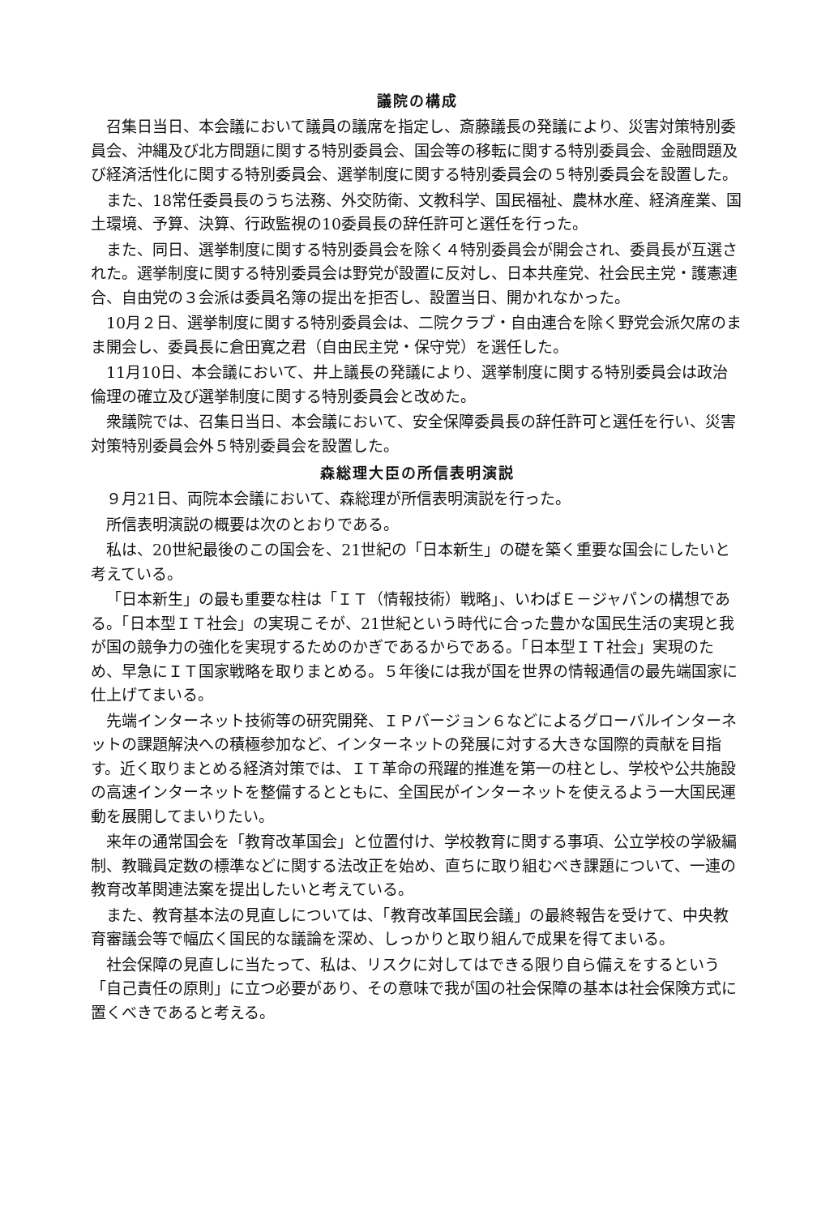議院の構成
召集日当日、本会議において議員の議席を指定し、斎藤議長の発議により、災害対策特別委員会、沖縄及び北方問題に関する特別委員会、国会等の移転に関する特別委員会、金融問題及び経済活性化に関する特別委員会、選挙制度に関する特別委員会の５特別委員会を設置した。
また、18常任委員長のうち法務、外交防衛、文教科学、国民福祉、農林水産、経済産業、国土環境、予算、決算、行政監視の10委員長の辞任許可と選任を行った。
また、同日、選挙制度に関する特別委員会を除く４特別委員会が開会され、委員長が互選された。選挙制度に関する特別委員会は野党が設置に反対し、日本共産党、社会民主党・護憲連合、自由党の３会派は委員名簿の提出を拒否し、設置当日、開かれなかった。
10月２日、選挙制度に関する特別委員会は、二院クラブ・自由連合を除く野党会派欠席のまま開会し、委員長に倉田寛之君（自由民主党・保守党）を選任した。
11月10日、本会議において、井上議長の発議により、選挙制度に関する特別委員会は政治倫理の確立及び選挙制度に関する特別委員会と改めた。
衆議院では、召集日当日、本会議において、安全保障委員長の辞任許可と選任を行い、災害対策特別委員会外５特別委員会を設置した。
森総理大臣の所信表明演説
９月21日、両院本会議において、森総理が所信表明演説を行った。
所信表明演説の概要は次のとおりである。
私は、20世紀最後のこの国会を、21世紀の「日本新生」の礎を築く重要な国会にしたいと考えている。
「日本新生」の最も重要な柱は「ＩＴ（情報技術）戦略」、いわばＥ－ジャパンの構想である。「日本型ＩＴ社会」の実現こそが、21世紀という時代に合った豊かな国民生活の実現と我が国の競争力の強化を実現するためのかぎであるからである。「日本型ＩＴ社会」実現のため、早急にＩＴ国家戦略を取りまとめる。５年後には我が国を世界の情報通信の最先端国家に仕上げてまいる。
先端インターネット技術等の研究開発、ＩＰバージョン６などによるグローバルインターネットの課題解決への積極参加など、インターネットの発展に対する大きな国際的貢献を目指す。近く取りまとめる経済対策では、ＩＴ革命の飛躍的推進を第一の柱とし、学校や公共施設の高速インターネットを整備するとともに、全国民がインターネットを使えるよう一大国民運動を展開してまいりたい。
来年の通常国会を「教育改革国会」と位置付け、学校教育に関する事項、公立学校の学級編制、教職員定数の標準などに関する法改正を始め、直ちに取り組むべき課題について、一連の教育改革関連法案を提出したいと考えている。
また、教育基本法の見直しについては、「教育改革国民会議」の最終報告を受けて、中央教育審議会等で幅広く国民的な議論を深め、しっかりと取り組んで成果を得てまいる。
社会保障の見直しに当たって、私は、リスクに対してはできる限り自ら備えをするという「自己責任の原則」に立つ必要があり、その意味で我が国の社会保障の基本は社会保険方式に置くべきであると考える。